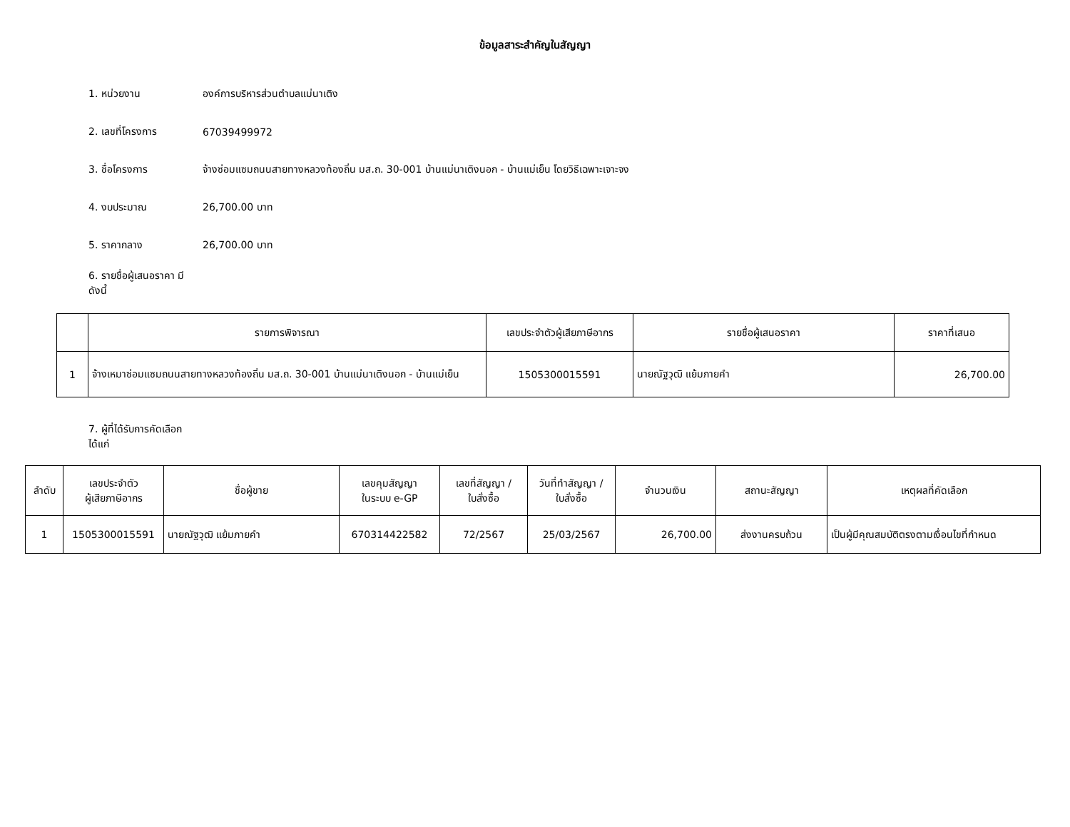ข้อมูลสาระสำคัญในสัญญา
1. หน่วยงาน องค์การบริหารส่วนตำบลแม่นาเติง
2. เลขที่โครงการ 67039499972
3. ชื่อโครงการ จ้างซ่อมแซมถนนสายทางหลวงท้องถิ่น มส.ถ. 30-001 บ้านแม่นาเติงนอก - บ้านแม่เย็น โดยวิธีเฉพาะเจาะจง
4. งบประมาณ 26,700.00 บาท
5. ราคากลาง 26,700.00 บาท
6. รายชื่อผู้เสนอราคา มีดังนี้
| | รายการพิจารณา | เลขประจำตัวผู้เสียภาษีอากร | รายชื่อผู้เสนอราคา | ราคาที่เสนอ |
| --- | --- | --- | --- | --- |
| 1 | จ้างเหมาซ่อมแซมถนนสายทางหลวงท้องถิ่น มส.ถ. 30-001 บ้านแม่นาเติงนอก - บ้านแม่เย็น | 1505300015591 | นายณัฐวุฒิ แย้มภายคำ | 26,700.00 |
7. ผู้ที่ได้รับการคัดเลือก ได้แก่
| ลำดับ | เลขประจำตัว ผู้เสียภาษีอากร | ชื่อผู้ขาย | เลขคุมสัญญา ในระบบ e-GP | เลขที่สัญญา / ใบสั่งซื้อ | วันที่ทำสัญญา / ใบสั่งซื้อ | จำนวนเงิน | สถานะสัญญา | เหตุผลที่คัดเลือก |
| --- | --- | --- | --- | --- | --- | --- | --- | --- |
| 1 | 1505300015591 | นายณัฐวุฒิ แย้มภายคำ | 670314422582 | 72/2567 | 25/03/2567 | 26,700.00 | ส่งงานครบถ้วน | เป็นผู้มีคุณสมบัติตรงตามเงื่อนไขที่กำหนด |